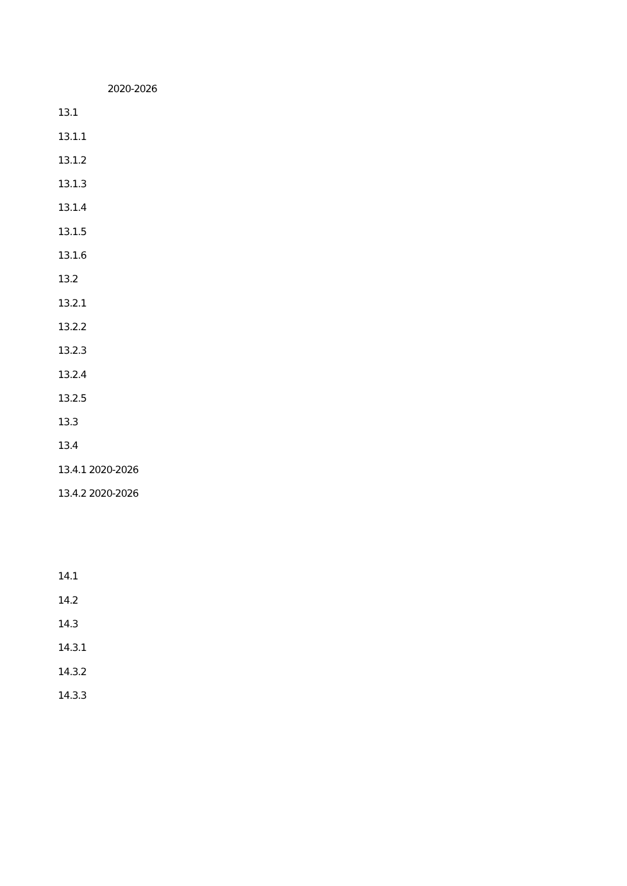2020-2026
13.1
13.1.1
13.1.2
13.1.3
13.1.4
13.1.5
13.1.6
13.2
13.2.1
13.2.2
13.2.3
13.2.4
13.2.5
13.3
13.4
13.4.1 2020-2026
13.4.2 2020-2026
14.1
14.2
14.3
14.3.1
14.3.2
14.3.3